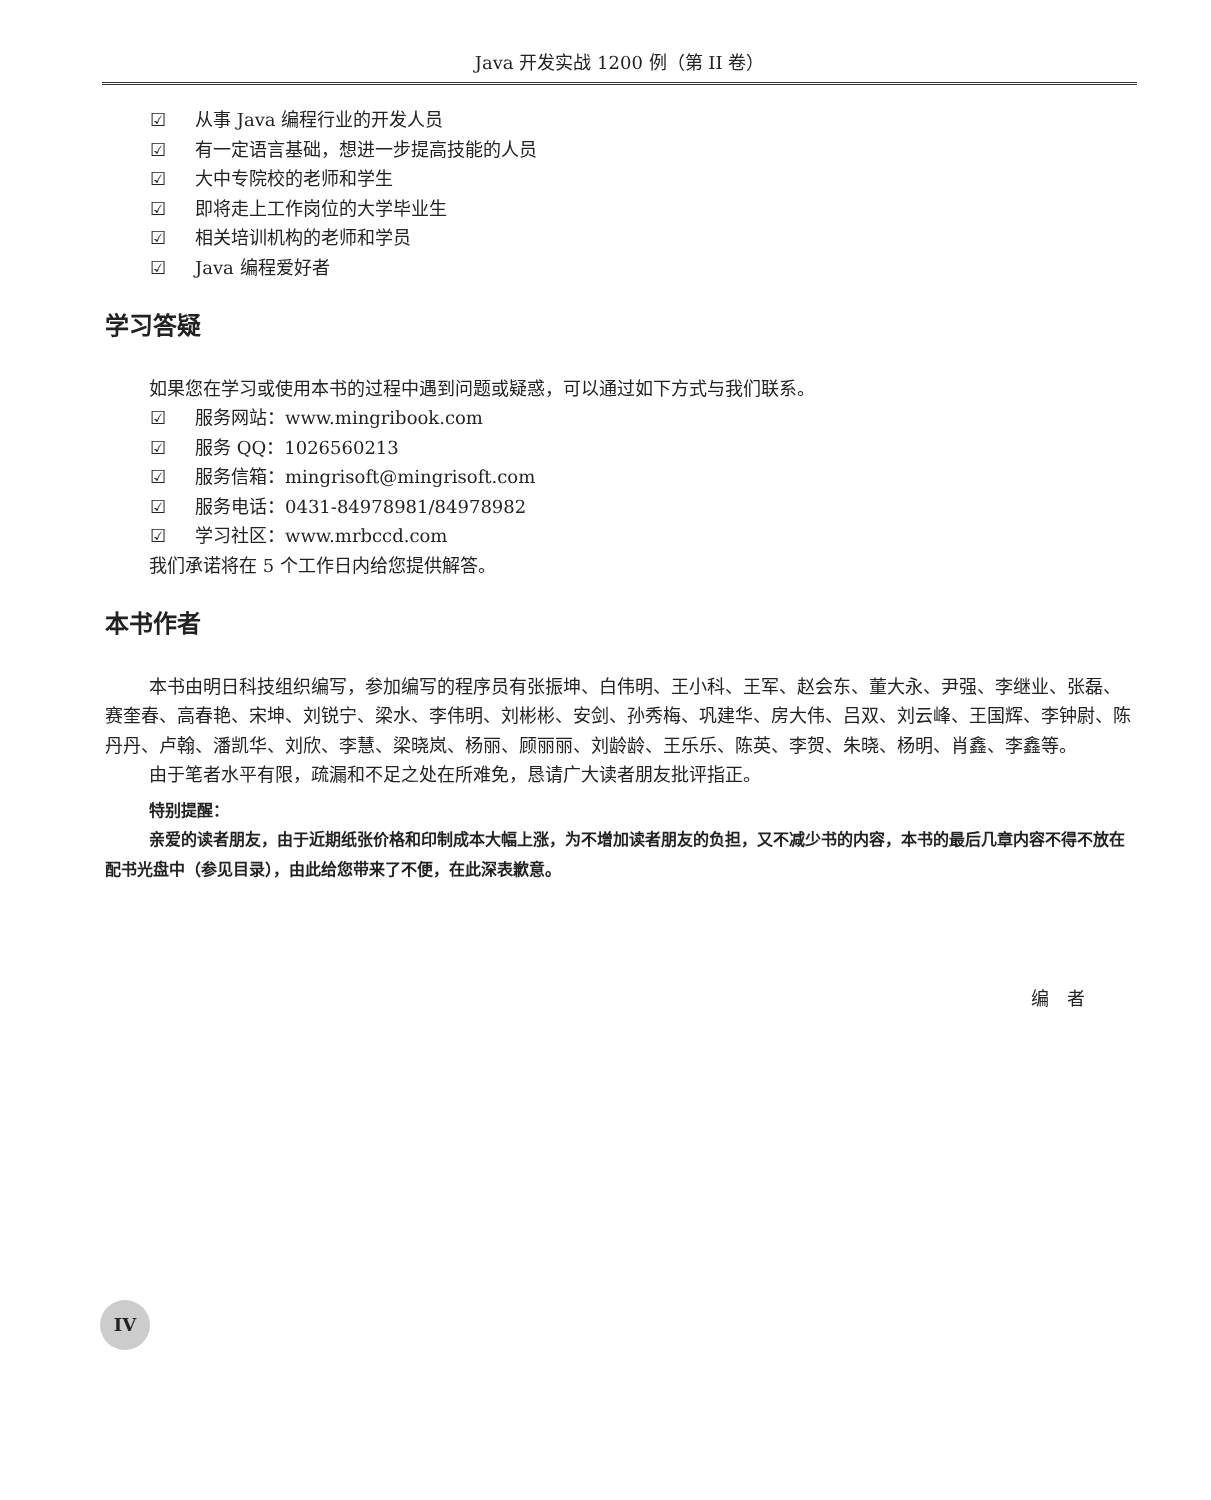Java 开发实战 1200 例（第 II 卷）
☑ 从事 Java 编程行业的开发人员
☑ 有一定语言基础，想进一步提高技能的人员
☑ 大中专院校的老师和学生
☑ 即将走上工作岗位的大学毕业生
☑ 相关培训机构的老师和学员
☑ Java 编程爱好者
学习答疑
如果您在学习或使用本书的过程中遇到问题或疑惑，可以通过如下方式与我们联系。
☑ 服务网站：www.mingribook.com
☑ 服务 QQ：1026560213
☑ 服务信箱：mingrisoft@mingrisoft.com
☑ 服务电话：0431-84978981/84978982
☑ 学习社区：www.mrbccd.com
我们承诺将在 5 个工作日内给您提供解答。
本书作者
本书由明日科技组织编写，参加编写的程序员有张振坤、白伟明、王小科、王军、赵会东、董大永、尹强、李继业、张磊、赛奎春、高春艳、宋坤、刘锐宁、梁水、李伟明、刘彬彬、安剑、孙秀梅、巩建华、房大伟、吕双、刘云峰、王国辉、李钟尉、陈丹丹、卢翰、潘凯华、刘欣、李慧、梁晓岚、杨丽、顾丽丽、刘龄龄、王乐乐、陈英、李贺、朱晓、杨明、肖鑫、李鑫等。
由于笔者水平有限，疏漏和不足之处在所难免，恳请广大读者朋友批评指正。
特别提醒：
亲爱的读者朋友，由于近期纸张价格和印制成本大幅上涨，为不增加读者朋友的负担，又不减少书的内容，本书的最后几章内容不得不放在配书光盘中（参见目录），由此给您带来了不便，在此深表歉意。
编　者
IV